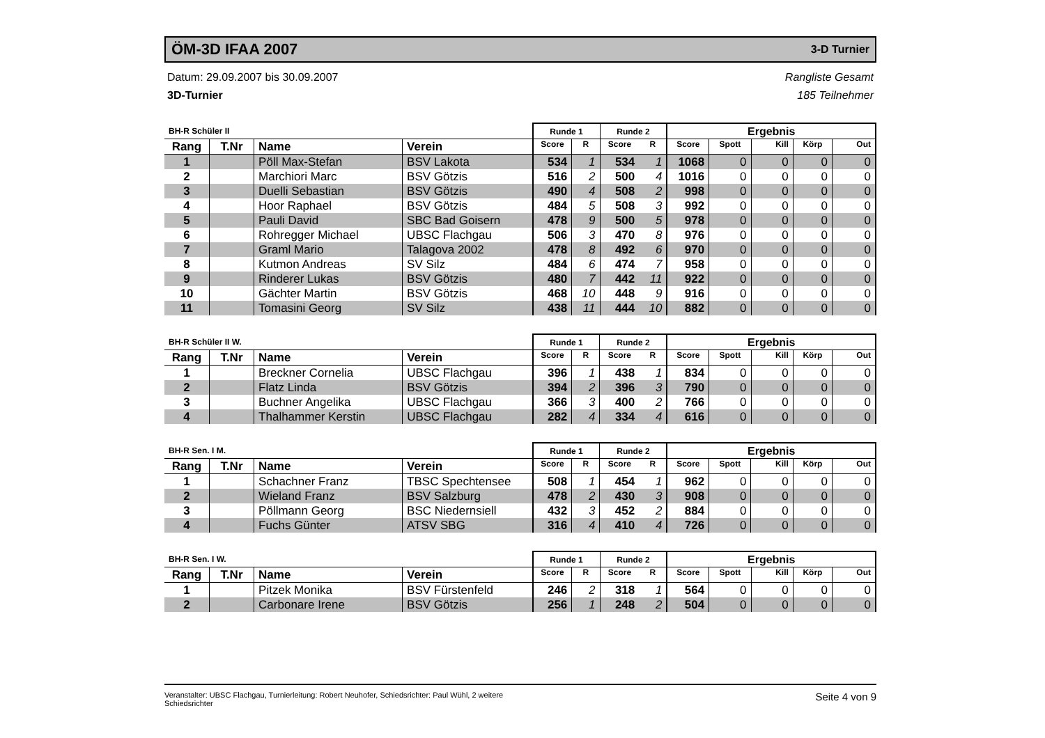ÖM-3D IFAA 2007
3-D Turnier
Datum: 29.09.2007 bis 30.09.2007
3D-Turnier
Rangliste Gesamt
185 Teilnehmer
| BH-R Schüler II | | | | Runde 1 | | Runde 2 | | Ergebnis | | | | |
| --- | --- | --- | --- | --- | --- | --- | --- | --- | --- | --- | --- | --- |
| Rang | T.Nr | Name | Verein | Score | R | Score | R | Score | Spott | Kill | Körp | Out |
| 1 | | Pöll Max-Stefan | BSV Lakota | 534 | 1 | 534 | 1 | 1068 | 0 | 0 | 0 | 0 |
| 2 | | Marchiori Marc | BSV Götzis | 516 | 2 | 500 | 4 | 1016 | 0 | 0 | 0 | 0 |
| 3 | | Duelli Sebastian | BSV Götzis | 490 | 4 | 508 | 2 | 998 | 0 | 0 | 0 | 0 |
| 4 | | Hoor Raphael | BSV Götzis | 484 | 5 | 508 | 3 | 992 | 0 | 0 | 0 | 0 |
| 5 | | Pauli David | SBC Bad Goisern | 478 | 9 | 500 | 5 | 978 | 0 | 0 | 0 | 0 |
| 6 | | Rohregger Michael | UBSC Flachgau | 506 | 3 | 470 | 8 | 976 | 0 | 0 | 0 | 0 |
| 7 | | Graml Mario | Talagova 2002 | 478 | 8 | 492 | 6 | 970 | 0 | 0 | 0 | 0 |
| 8 | | Kutmon Andreas | SV Silz | 484 | 6 | 474 | 7 | 958 | 0 | 0 | 0 | 0 |
| 9 | | Rinderer Lukas | BSV Götzis | 480 | 7 | 442 | 11 | 922 | 0 | 0 | 0 | 0 |
| 10 | | Gächter Martin | BSV Götzis | 468 | 10 | 448 | 9 | 916 | 0 | 0 | 0 | 0 |
| 11 | | Tomasini Georg | SV Silz | 438 | 11 | 444 | 10 | 882 | 0 | 0 | 0 | 0 |
| BH-R Schüler II W. | | | | Runde 1 | | Runde 2 | | Ergebnis | | | | |
| --- | --- | --- | --- | --- | --- | --- | --- | --- | --- | --- | --- | --- |
| Rang | T.Nr | Name | Verein | Score | R | Score | R | Score | Spott | Kill | Körp | Out |
| 1 | | Breckner Cornelia | UBSC Flachgau | 396 | 1 | 438 | 1 | 834 | 0 | 0 | 0 | 0 |
| 2 | | Flatz Linda | BSV Götzis | 394 | 2 | 396 | 3 | 790 | 0 | 0 | 0 | 0 |
| 3 | | Buchner Angelika | UBSC Flachgau | 366 | 3 | 400 | 2 | 766 | 0 | 0 | 0 | 0 |
| 4 | | Thalhammer Kerstin | UBSC Flachgau | 282 | 4 | 334 | 4 | 616 | 0 | 0 | 0 | 0 |
| BH-R Sen. I M. | | | | Runde 1 | | Runde 2 | | Ergebnis | | | | |
| --- | --- | --- | --- | --- | --- | --- | --- | --- | --- | --- | --- | --- |
| Rang | T.Nr | Name | Verein | Score | R | Score | R | Score | Spott | Kill | Körp | Out |
| 1 | | Schachner Franz | TBSC Spechtensee | 508 | 1 | 454 | 1 | 962 | 0 | 0 | 0 | 0 |
| 2 | | Wieland Franz | BSV Salzburg | 478 | 2 | 430 | 3 | 908 | 0 | 0 | 0 | 0 |
| 3 | | Pöllmann Georg | BSC Niedernsiell | 432 | 3 | 452 | 2 | 884 | 0 | 0 | 0 | 0 |
| 4 | | Fuchs Günter | ATSV SBG | 316 | 4 | 410 | 4 | 726 | 0 | 0 | 0 | 0 |
| BH-R Sen. I W. | | | | Runde 1 | | Runde 2 | | Ergebnis | | | | |
| --- | --- | --- | --- | --- | --- | --- | --- | --- | --- | --- | --- | --- |
| Rang | T.Nr | Name | Verein | Score | R | Score | R | Score | Spott | Kill | Körp | Out |
| 1 | | Pitzek Monika | BSV Fürstenfeld | 246 | 2 | 318 | 1 | 564 | 0 | 0 | 0 | 0 |
| 2 | | Carbonare Irene | BSV Götzis | 256 | 1 | 248 | 2 | 504 | 0 | 0 | 0 | 0 |
Veranstalter: UBSC Flachgau, Turnierleitung: Robert Neuhofer, Schiedsrichter: Paul Wühl, 2 weitere
Schiedsrichter
Seite 4 von 9